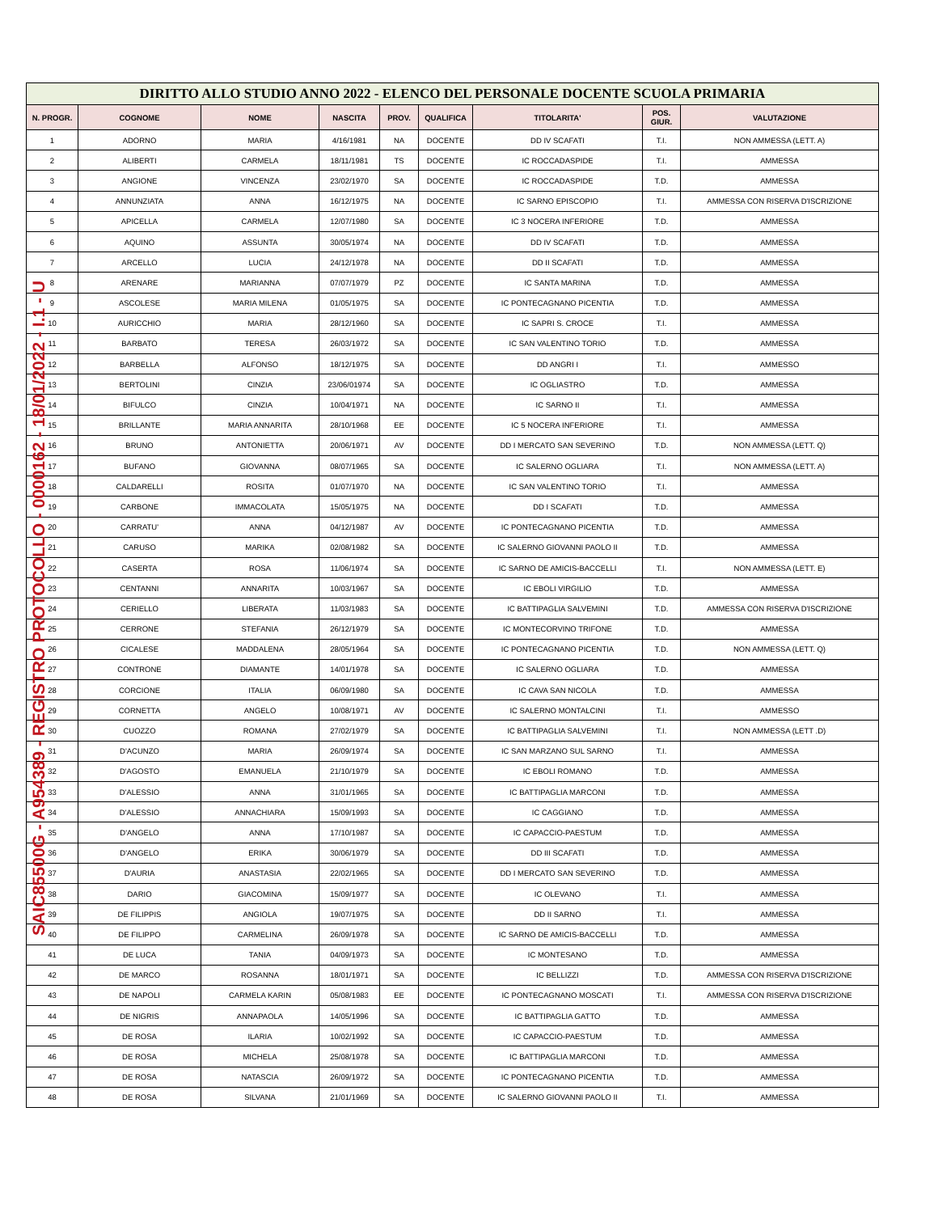DIRITTO ALLO STUDIO ANNO 2022 - ELENCO DEL PERSONALE DOCENTE SCUOLA PRIMARIA
| N. PROGR. | COGNOME | NOME | NASCITA | PROV. | QUALIFICA | TITOLARITA' | POS. GIUR. | VALUTAZIONE |
| --- | --- | --- | --- | --- | --- | --- | --- | --- |
| 1 | ADORNO | MARIA | 4/16/1981 | NA | DOCENTE | DD IV SCAFATI | T.I. | NON AMMESSA (LETT. A) |
| 2 | ALIBERTI | CARMELA | 18/11/1981 | TS | DOCENTE | IC ROCCADASPIDE | T.I. | AMMESSA |
| 3 | ANGIONE | VINCENZA | 23/02/1970 | SA | DOCENTE | IC ROCCADASPIDE | T.D. | AMMESSA |
| 4 | ANNUNZIATA | ANNA | 16/12/1975 | NA | DOCENTE | IC SARNO EPISCOPIO | T.I. | AMMESSA CON RISERVA D'ISCRIZIONE |
| 5 | APICELLA | CARMELA | 12/07/1980 | SA | DOCENTE | IC 3 NOCERA INFERIORE | T.D. | AMMESSA |
| 6 | AQUINO | ASSUNTA | 30/05/1974 | NA | DOCENTE | DD IV SCAFATI | T.D. | AMMESSA |
| 7 | ARCELLO | LUCIA | 24/12/1978 | NA | DOCENTE | DD II SCAFATI | T.D. | AMMESSA |
| 8 | ARENARE | MARIANNA | 07/07/1979 | PZ | DOCENTE | IC SANTA MARINA | T.D. | AMMESSA |
| 9 | ASCOLESE | MARIA MILENA | 01/05/1975 | SA | DOCENTE | IC PONTECAGNANO PICENTIA | T.D. | AMMESSA |
| 10 | AURICCHIO | MARIA | 28/12/1960 | SA | DOCENTE | IC SAPRI S. CROCE | T.I. | AMMESSA |
| 11 | BARBATO | TERESA | 26/03/1972 | SA | DOCENTE | IC SAN VALENTINO TORIO | T.D. | AMMESSA |
| 12 | BARBELLA | ALFONSO | 18/12/1975 | SA | DOCENTE | DD ANGRI I | T.I. | AMMESSO |
| 13 | BERTOLINI | CINZIA | 23/06/01974 | SA | DOCENTE | IC OGLIASTRO | T.D. | AMMESSA |
| 14 | BIFULCO | CINZIA | 10/04/1971 | NA | DOCENTE | IC SARNO II | T.I. | AMMESSA |
| 15 | BRILLANTE | MARIA ANNARITA | 28/10/1968 | EE | DOCENTE | IC 5 NOCERA INFERIORE | T.I. | AMMESSA |
| 16 | BRUNO | ANTONIETTA | 20/06/1971 | AV | DOCENTE | DD I MERCATO SAN SEVERINO | T.D. | NON AMMESSA (LETT. Q) |
| 17 | BUFANO | GIOVANNA | 08/07/1965 | SA | DOCENTE | IC SALERNO OGLIARA | T.I. | NON AMMESSA (LETT. A) |
| 18 | CALDARELLI | ROSITA | 01/07/1970 | NA | DOCENTE | IC SAN VALENTINO TORIO | T.I. | AMMESSA |
| 19 | CARBONE | IMMACOLATA | 15/05/1975 | NA | DOCENTE | DD I SCAFATI | T.D. | AMMESSA |
| 20 | CARRATU' | ANNA | 04/12/1987 | AV | DOCENTE | IC PONTECAGNANO PICENTIA | T.D. | AMMESSA |
| 21 | CARUSO | MARIKA | 02/08/1982 | SA | DOCENTE | IC SALERNO GIOVANNI PAOLO II | T.D. | AMMESSA |
| 22 | CASERTA | ROSA | 11/06/1974 | SA | DOCENTE | IC SARNO DE AMICIS-BACCELLI | T.I. | NON AMMESSA (LETT. E) |
| 23 | CENTANNI | ANNARITA | 10/03/1967 | SA | DOCENTE | IC EBOLI VIRGILIO | T.D. | AMMESSA |
| 24 | CERIELLO | LIBERATA | 11/03/1983 | SA | DOCENTE | IC BATTIPAGLIA SALVEMINI | T.D. | AMMESSA CON RISERVA D'ISCRIZIONE |
| 25 | CERRONE | STEFANIA | 26/12/1979 | SA | DOCENTE | IC MONTECORVINO TRIFONE | T.D. | AMMESSA |
| 26 | CICALESE | MADDALENA | 28/05/1964 | SA | DOCENTE | IC PONTECAGNANO PICENTIA | T.D. | NON AMMESSA (LETT. Q) |
| 27 | CONTRONE | DIAMANTE | 14/01/1978 | SA | DOCENTE | IC SALERNO OGLIARA | T.D. | AMMESSA |
| 28 | CORCIONE | ITALIA | 06/09/1980 | SA | DOCENTE | IC CAVA SAN NICOLA | T.D. | AMMESSA |
| 29 | CORNETTA | ANGELO | 10/08/1971 | AV | DOCENTE | IC SALERNO MONTALCINI | T.I. | AMMESSO |
| 30 | CUOZZO | ROMANA | 27/02/1979 | SA | DOCENTE | IC BATTIPAGLIA SALVEMINI | T.I. | NON AMMESSA (LETT .D) |
| 31 | D'ACUNZO | MARIA | 26/09/1974 | SA | DOCENTE | IC SAN MARZANO SUL SARNO | T.I. | AMMESSA |
| 32 | D'AGOSTO | EMANUELA | 21/10/1979 | SA | DOCENTE | IC EBOLI ROMANO | T.D. | AMMESSA |
| 33 | D'ALESSIO | ANNA | 31/01/1965 | SA | DOCENTE | IC BATTIPAGLIA MARCONI | T.D. | AMMESSA |
| 34 | D'ALESSIO | ANNACHIARA | 15/09/1993 | SA | DOCENTE | IC CAGGIANO | T.D. | AMMESSA |
| 35 | D'ANGELO | ANNA | 17/10/1987 | SA | DOCENTE | IC CAPACCIO-PAESTUM | T.D. | AMMESSA |
| 36 | D'ANGELO | ERIKA | 30/06/1979 | SA | DOCENTE | DD III SCAFATI | T.D. | AMMESSA |
| 37 | D'AURIA | ANASTASIA | 22/02/1965 | SA | DOCENTE | DD I MERCATO SAN SEVERINO | T.D. | AMMESSA |
| 38 | DARIO | GIACOMINA | 15/09/1977 | SA | DOCENTE | IC OLEVANO | T.I. | AMMESSA |
| 39 | DE FILIPPIS | ANGIOLA | 19/07/1975 | SA | DOCENTE | DD II SARNO | T.I. | AMMESSA |
| 40 | DE FILIPPO | CARMELINA | 26/09/1978 | SA | DOCENTE | IC SARNO DE AMICIS-BACCELLI | T.D. | AMMESSA |
| 41 | DE LUCA | TANIA | 04/09/1973 | SA | DOCENTE | IC MONTESANO | T.D. | AMMESSA |
| 42 | DE MARCO | ROSANNA | 18/01/1971 | SA | DOCENTE | IC BELLIZZI | T.D. | AMMESSA CON RISERVA D'ISCRIZIONE |
| 43 | DE NAPOLI | CARMELA KARIN | 05/08/1983 | EE | DOCENTE | IC PONTECAGNANO MOSCATI | T.I. | AMMESSA CON RISERVA D'ISCRIZIONE |
| 44 | DE NIGRIS | ANNAPAOLA | 14/05/1996 | SA | DOCENTE | IC BATTIPAGLIA GATTO | T.D. | AMMESSA |
| 45 | DE ROSA | ILARIA | 10/02/1992 | SA | DOCENTE | IC CAPACCIO-PAESTUM | T.D. | AMMESSA |
| 46 | DE ROSA | MICHELA | 25/08/1978 | SA | DOCENTE | IC BATTIPAGLIA MARCONI | T.D. | AMMESSA |
| 47 | DE ROSA | NATASCIA | 26/09/1972 | SA | DOCENTE | IC PONTECAGNANO PICENTIA | T.D. | AMMESSA |
| 48 | DE ROSA | SILVANA | 21/01/1969 | SA | DOCENTE | IC SALERNO GIOVANNI PAOLO II | T.I. | AMMESSA |
SAIC85500G - A954389 - REGISTRO PROTOCOLLO - 0000162 - 18/01/2022 - I.1 - U